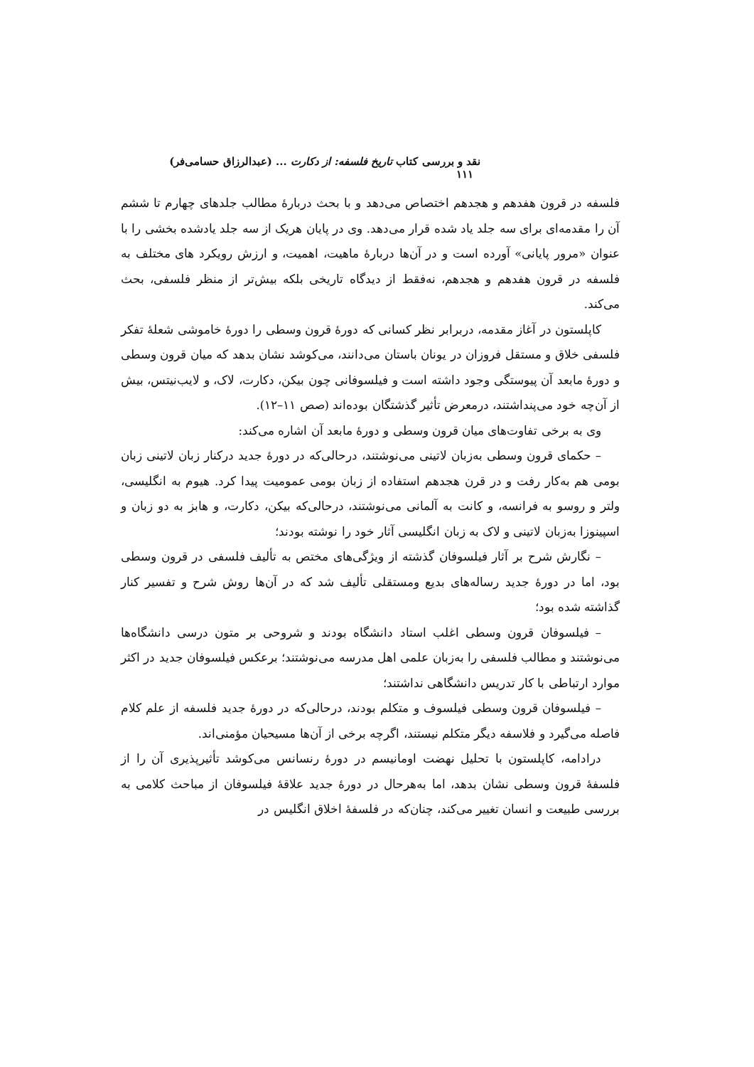نقد و بررسی کتاب تاریخ فلسفه: از دکارت ... (عبدالرزاق حسامی‌فر) ۱۱۱
فلسفه در قرون هفدهم و هجدهم اختصاص می‌دهد و با بحث دربارهٔ مطالب جلدهای چهارم تا ششم آن را مقدمه‌ای برای سه جلد یاد شده قرار می‌دهد. وی در پایان هریک از سه جلد یادشده بخشی را با عنوان «مرور پایانی» آورده است و در آن‌ها دربارهٔ ماهیت، اهمیت، و ارزش رویکرد های مختلف به فلسفه در قرون هفدهم و هجدهم، نه‌فقط از دیدگاه تاریخی بلکه بیش‌تر از منظر فلسفی، بحث می‌کند.
کاپلستون در آغاز مقدمه، دربرابر نظر کسانی که دورهٔ قرون وسطی را دورهٔ خاموشی شعلهٔ تفکر فلسفی خلاق و مستقل فروزان در یونان باستان می‌دانند، می‌کوشد نشان بدهد که میان قرون وسطی و دورهٔ مابعد آن پیوستگی وجود داشته است و فیلسوفانی چون بیکن، دکارت، لاک، و لایب‌نیتس، بیش از آن‌چه خود می‌پنداشتند، درمعرض تأثیر گذشتگان بوده‌اند (صص ۱۱–۱۲).
وی به برخی تفاوت‌های میان قرون وسطی و دورهٔ مابعد آن اشاره می‌کند:
– حکمای قرون وسطی به‌زبان لاتینی می‌نوشتند، درحالی‌که در دورهٔ جدید درکنار زبان لاتینی زبان بومی هم به‌کار رفت و در قرن هجدهم استفاده از زبان بومی عمومیت پیدا کرد. هیوم به انگلیسی، ولتر و روسو به فرانسه، و کانت به آلمانی می‌نوشتند، درحالی‌که بیکن، دکارت، و هابز به دو زبان و اسپینوزا به‌زبان لاتینی و لاک به زبان انگلیسی آثار خود را نوشته بودند؛
– نگارش شرح بر آثار فیلسوفان گذشته از ویژگی‌های مختص به تألیف فلسفی در قرون وسطی بود، اما در دورهٔ جدید رساله‌های بدیع ومستقلی تألیف شد که در آن‌ها روش شرح و تفسیر کنار گذاشته شده بود؛
– فیلسوفان قرون وسطی اغلب استاد دانشگاه بودند و شروحی بر متون درسی دانشگاه‌ها می‌نوشتند و مطالب فلسفی را به‌زبان علمی اهل مدرسه می‌نوشتند؛ برعکس فیلسوفان جدید در اکثر موارد ارتباطی با کار تدریس دانشگاهی نداشتند؛
– فیلسوفان قرون وسطی فیلسوف و متکلم بودند، درحالی‌که در دورهٔ جدید فلسفه از علم کلام فاصله می‌گیرد و فلاسفه دیگر متکلم نیستند، اگرچه برخی از آن‌ها مسیحیان مؤمنی‌اند.
درادامه، کاپلستون با تحلیل نهضت اومانیسم در دورهٔ رنسانس می‌کوشد تأثیرپذیری آن را از فلسفهٔ قرون وسطی نشان بدهد، اما به‌هرحال در دورهٔ جدید علاقهٔ فیلسوفان از مباحث کلامی به بررسی طبیعت و انسان تغییر می‌کند، چنان‌که در فلسفهٔ اخلاق انگلیس در